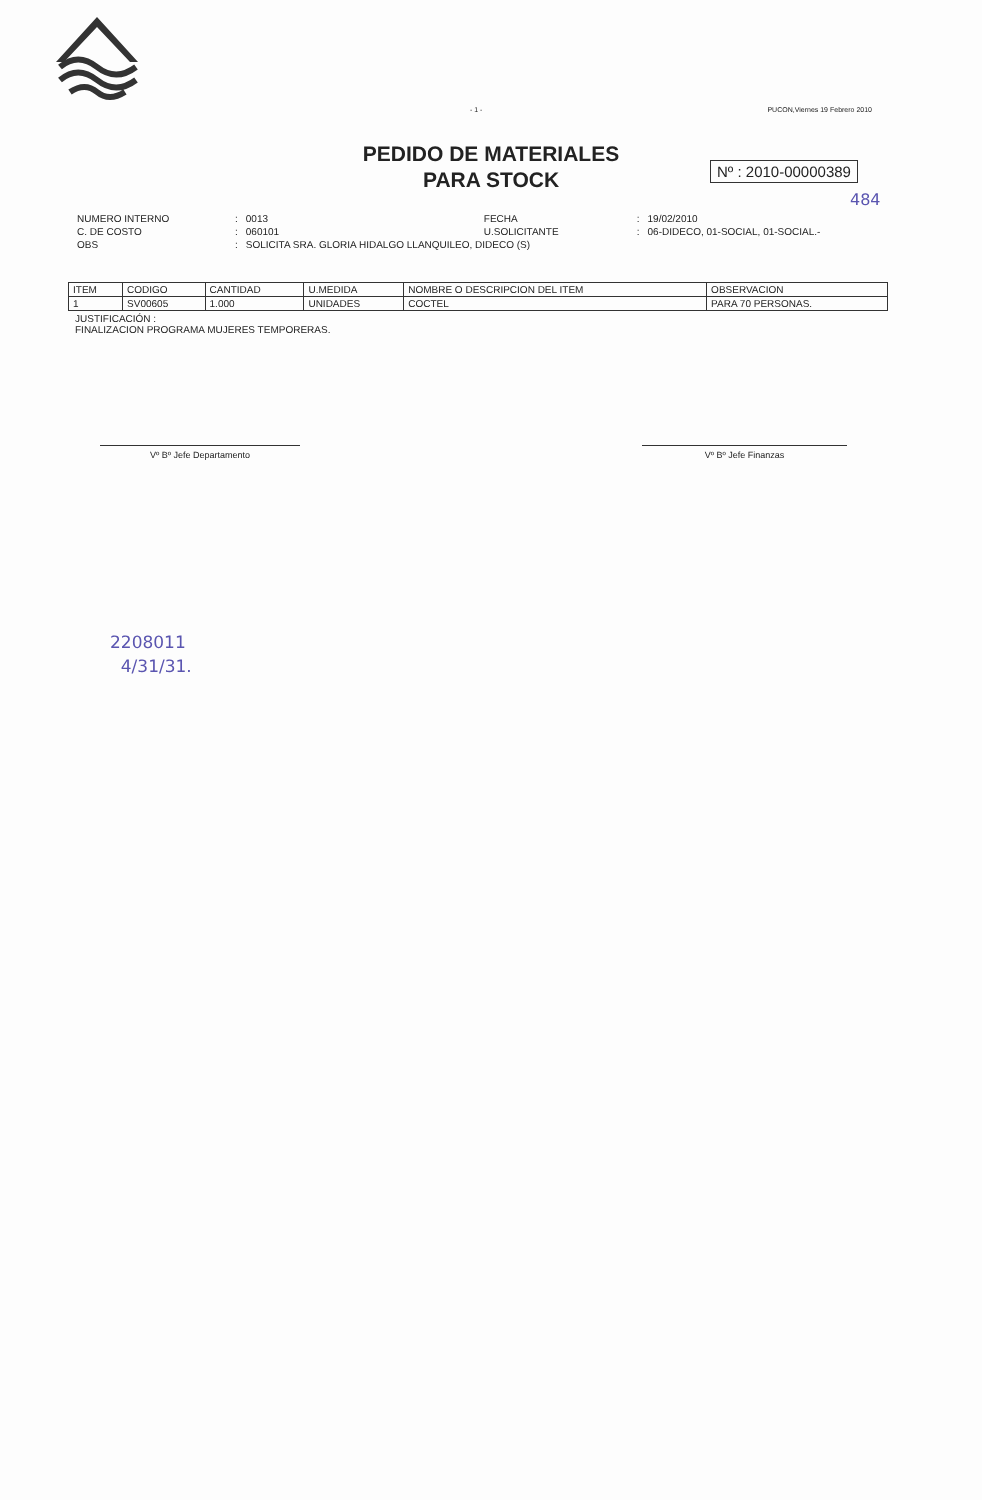- 1 - PUCON,Viernes 19 Febrero 2010
PEDIDO DE MATERIALES
PARA STOCK
Nº : 2010-00000389
484
| NUMERO INTERNO | : | 0013 | FECHA | : | 19/02/2010 |
| C. DE COSTO | : | 060101 | U.SOLICITANTE | : | 06-DIDECO, 01-SOCIAL, 01-SOCIAL.- |
| OBS | : | SOLICITA SRA. GLORIA HIDALGO LLANQUILEO, DIDECO (S) | | | |
| ITEM | CODIGO | CANTIDAD | U.MEDIDA | NOMBRE O DESCRIPCION DEL ITEM | OBSERVACION |
| --- | --- | --- | --- | --- | --- |
| 1 | SV00605 | 1.000 | UNIDADES | COCTEL | PARA 70 PERSONAS. |
JUSTIFICACIÓN :
FINALIZACION PROGRAMA MUJERES TEMPORERAS.
Vº Bº Jefe Departamento Vº Bº Jefe Finanzas
2208011
4/31/31.